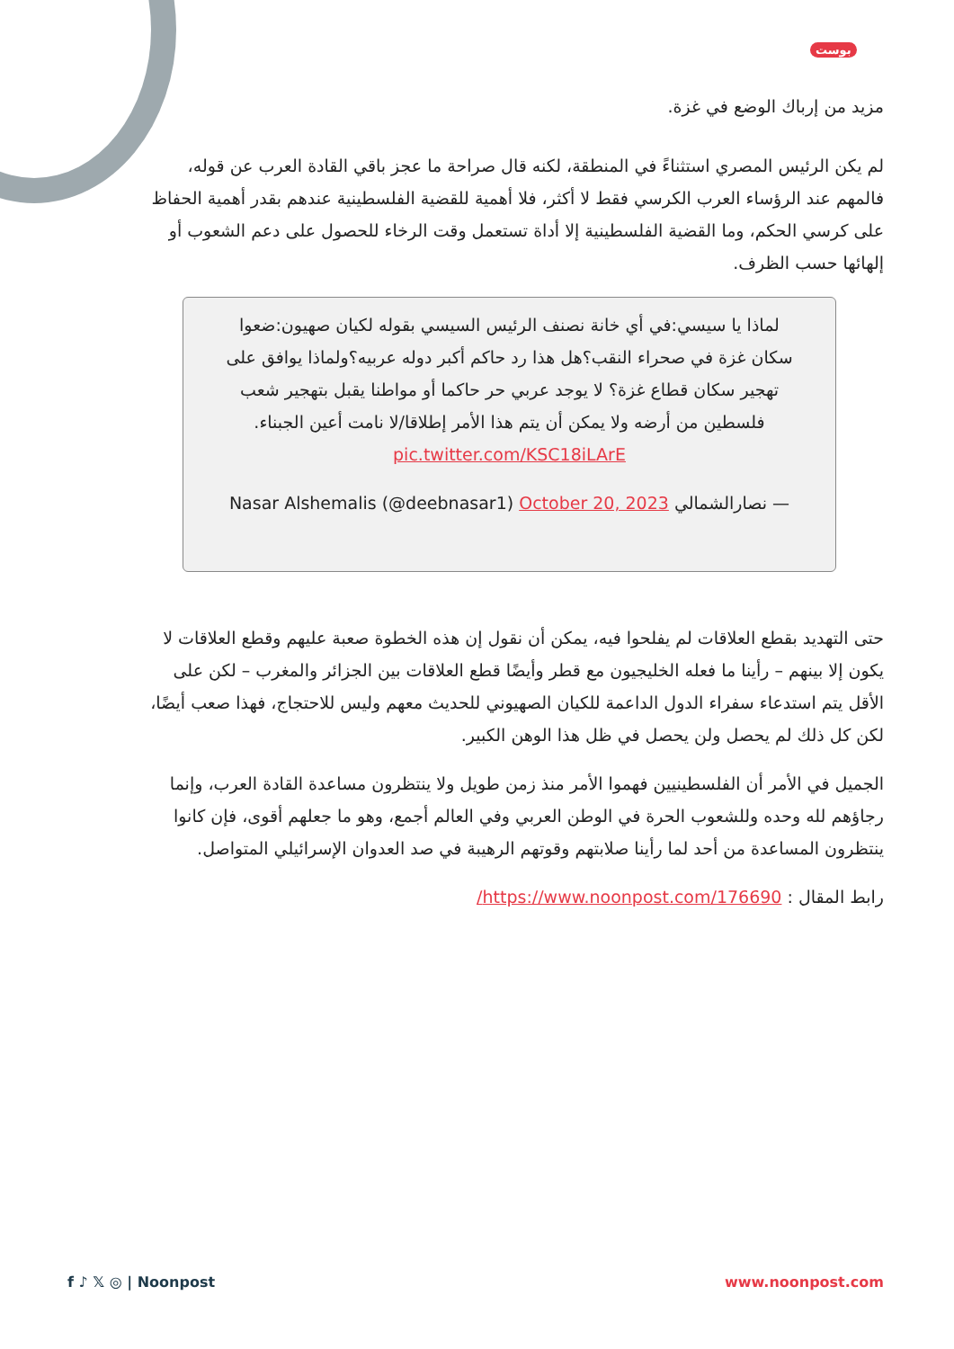بوست
مزيد من إرباك الوضع في غزة.
لم يكن الرئيس المصري استثناءً في المنطقة، لكنه قال صراحة ما عجز باقي القادة العرب عن قوله، فالمهم عند الرؤساء العرب الكرسي فقط لا أكثر، فلا أهمية للقضية الفلسطينية عندهم بقدر أهمية الحفاظ على كرسي الحكم، وما القضية الفلسطينية إلا أداة تستعمل وقت الرخاء للحصول على دعم الشعوب أو إلهائها حسب الظرف.
لماذا يا سيسي:في أي خانة نصنف الرئيس السيسي بقوله لكيان صهيون:ضعوا سكان غزة في صحراء النقب؟هل هذا رد حاكم أكبر دوله عربيه؟ولماذا يوافق على تهجير سكان قطاع غزة؟ لا يوجد عربي حر حاكما أو مواطنا يقبل بتهجير شعب فلسطين من أرضه ولا يمكن أن يتم هذا الأمر إطلاقا/لا نامت أعين الجبناء. pic.twitter.com/KSC18iLArE
— نصارالشمالي Nasar Alshemalis (@deebnasar1) October 20, 2023
حتى التهديد بقطع العلاقات لم يفلحوا فيه، يمكن أن نقول إن هذه الخطوة صعبة عليهم وقطع العلاقات لا يكون إلا بينهم – رأينا ما فعله الخليجيون مع قطر وأيضًا قطع العلاقات بين الجزائر والمغرب – لكن على الأقل يتم استدعاء سفراء الدول الداعمة للكيان الصهيوني للحديث معهم وليس للاحتجاج، فهذا صعب أيضًا، لكن كل ذلك لم يحصل ولن يحصل في ظل هذا الوهن الكبير.
الجميل في الأمر أن الفلسطينيين فهموا الأمر منذ زمن طويل ولا ينتظرون مساعدة القادة العرب، وإنما رجاؤهم لله وحده وللشعوب الحرة في الوطن العربي وفي العالم أجمع، وهو ما جعلهم أقوى، فإن كانوا ينتظرون المساعدة من أحد لما رأينا صلابتهم وقوتهم الرهيبة في صد العدوان الإسرائيلي المتواصل.
رابط المقال : https://www.noonpost.com/176690/
f ♪ 𝕏 ◎ | Noonpost www.noonpost.com